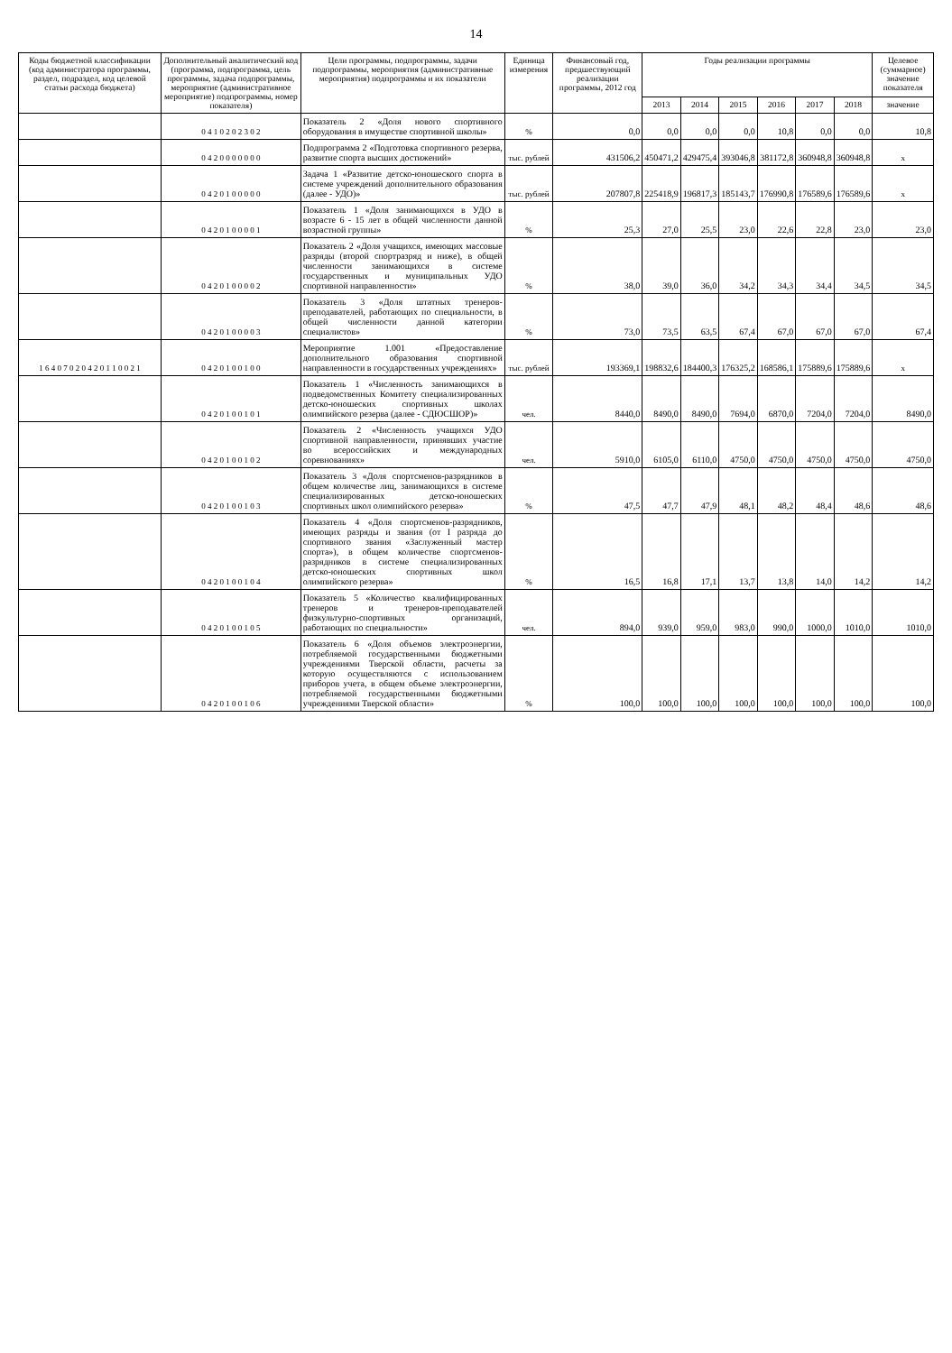14
| Коды бюджетной классификации (код администратора программы, раздел, подраздел, код целевой статьи расхода бюджета) | Дополнительный аналитический код (программа, подпрограмма, цель программы, задача подпрограммы, мероприятие (административное мероприятие) подпрограммы, номер показателя) | Цели программы, подпрограммы, задачи подпрограммы, мероприятия (административные мероприятия) подпрограммы и их показатели | Единица измерения | Финансовый год, предшествующий реализации программы, 2012 год | Годы реализации программы | | | | | | Целевое (суммарное) значение показателя |
| --- | --- | --- | --- | --- | --- | --- | --- | --- | --- | --- | --- |
| | | | | | 2013 | 2014 | 2015 | 2016 | 2017 | 2018 | значение |
| | 0 4 1 0 2 0 2 3 0 2 | Показатель 2 «Доля нового спортивного оборудования в имуществе спортивной школы» | % | 0,0 | 0,0 | 0,0 | 0,0 | 10,8 | 0,0 | 0,0 | 10,8 |
| | 0 4 2 0 0 0 0 0 0 0 | Подпрограмма 2 «Подготовка спортивного резерва, развитие спорта высших достижений» | тыс. рублей | 431506,2 | 450471,2 | 429475,4 | 393046,8 | 381172,8 | 360948,8 | 360948,8 | x |
| | 0 4 2 0 1 0 0 0 0 0 | Задача 1 «Развитие детско-юношеского спорта в системе учреждений дополнительного образования (далее - УДО)» | тыс. рублей | 207807,8 | 225418,9 | 196817,3 | 185143,7 | 176990,8 | 176589,6 | 176589,6 | x |
| | 0 4 2 0 1 0 0 0 0 1 | Показатель 1 «Доля занимающихся в УДО в возрасте 6 - 15 лет в общей численности данной возрастной группы» | % | 25,3 | 27,0 | 25,5 | 23,0 | 22,6 | 22,8 | 23,0 | 23,0 |
| | 0 4 2 0 1 0 0 0 0 2 | Показатель 2 «Доля учащихся, имеющих массовые разряды (второй спортразряд и ниже), в общей численности занимающихся в системе государственных и муниципальных УДО спортивной направленности» | % | 38,0 | 39,0 | 36,0 | 34,2 | 34,3 | 34,4 | 34,5 | 34,5 |
| | 0 4 2 0 1 0 0 0 0 3 | Показатель 3 «Доля штатных тренеров-преподавателей, работающих по специальности, в общей численности данной категории специалистов» | % | 73,0 | 73,5 | 63,5 | 67,4 | 67,0 | 67,0 | 67,0 | 67,4 |
| 1 6 4 0 7 0 2 0 4 2 0 1 1 0 0 2 1 | 0 4 2 0 1 0 0 1 0 0 | Мероприятие 1.001 «Предоставление дополнительного образования спортивной направленности в государственных учреждениях» | тыс. рублей | 193369,1 | 198832,6 | 184400,3 | 176325,2 | 168586,1 | 175889,6 | 175889,6 | x |
| | 0 4 2 0 1 0 0 1 0 1 | Показатель 1 «Численность занимающихся в подведомственных Комитету специализированных детско-юношеских спортивных школах олимпийского резерва (далее - СДЮСШОР)» | чел. | 8440,0 | 8490,0 | 8490,0 | 7694,0 | 6870,0 | 7204,0 | 7204,0 | 8490,0 |
| | 0 4 2 0 1 0 0 1 0 2 | Показатель 2 «Численность учащихся УДО спортивной направленности, принявших участие во всероссийских и международных соревнованиях» | чел. | 5910,0 | 6105,0 | 6110,0 | 4750,0 | 4750,0 | 4750,0 | 4750,0 | 4750,0 |
| | 0 4 2 0 1 0 0 1 0 3 | Показатель 3 «Доля спортсменов-разрядников в общем количестве лиц, занимающихся в системе специализированных детско-юношеских спортивных школ олимпийского резерва» | % | 47,5 | 47,7 | 47,9 | 48,1 | 48,2 | 48,4 | 48,6 | 48,6 |
| | 0 4 2 0 1 0 0 1 0 4 | Показатель 4 «Доля спортсменов-разрядников, имеющих разряды и звания (от I разряда до спортивного звания «Заслуженный мастер спорта»), в общем количестве спортсменов-разрядников в системе специализированных детско-юношеских спортивных школ олимпийского резерва» | % | 16,5 | 16,8 | 17,1 | 13,7 | 13,8 | 14,0 | 14,2 | 14,2 |
| | 0 4 2 0 1 0 0 1 0 5 | Показатель 5 «Количество квалифицированных тренеров и тренеров-преподавателей физкультурно-спортивных организаций, работающих по специальности» | чел. | 894,0 | 939,0 | 959,0 | 983,0 | 990,0 | 1000,0 | 1010,0 | 1010,0 |
| | 0 4 2 0 1 0 0 1 0 6 | Показатель 6 «Доля объемов электроэнергии, потребляемой государственными бюджетными учреждениями Тверской области, расчеты за которую осуществляются с использованием приборов учета, в общем объеме электроэнергии, потребляемой государственными бюджетными учреждениями Тверской области» | % | 100,0 | 100,0 | 100,0 | 100,0 | 100,0 | 100,0 | 100,0 | 100,0 |